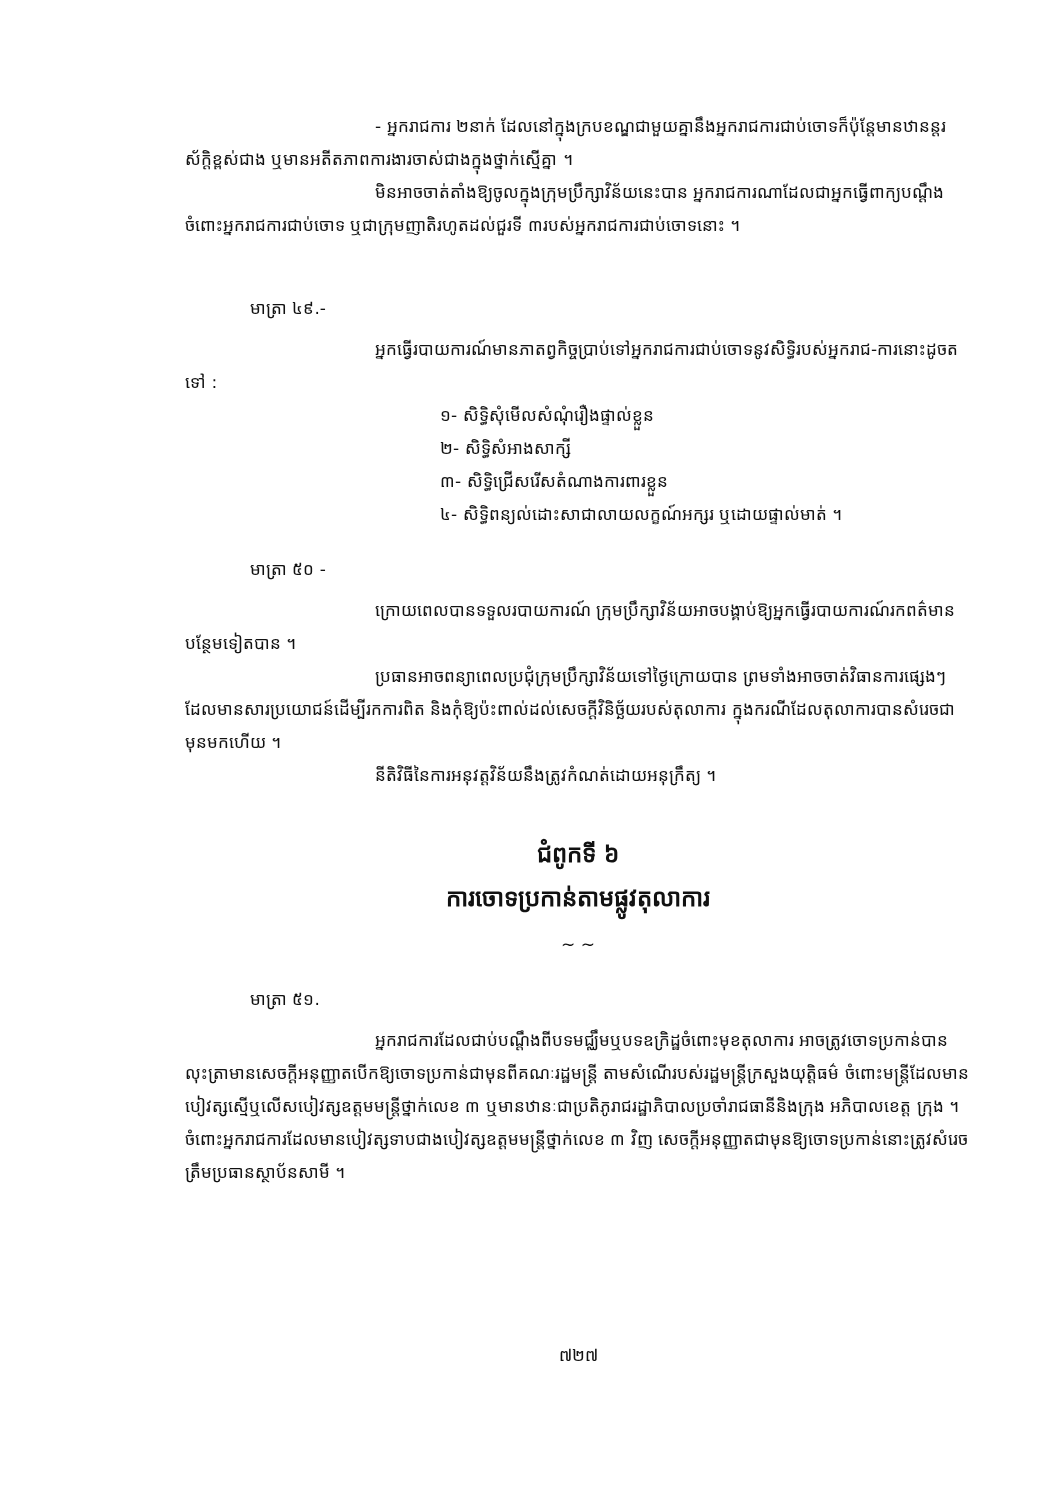- អ្នករាជការ ២នាក់ ដែលនៅក្នុងក្របខណ្ឌជាមួយគ្នានឹងអ្នករាជការជាប់ចោទក៏ប៉ុន្តែមានឋានន្តរស័ក្តិខ្ពស់ជាង ឬមានអតីតភាពការងារចាស់ជាងក្នុងថ្នាក់ស្មើគ្នា ។
មិនអាចចាត់តាំងឱ្យចូលក្នុងក្រុមប្រឹក្សាវិន័យនេះបាន អ្នករាជការណាដែលជាអ្នកធ្វើពាក្យបណ្តឹងចំពោះអ្នករាជការជាប់ចោទ ឬជាក្រុមញាតិរហូតដល់ជួរទី ៣របស់អ្នករាជការជាប់ចោទនោះ ។
មាត្រា ៤៩.-
អ្នកធ្វើរបាយការណ៍មានភាតព្វកិច្ចប្រាប់ទៅអ្នករាជការជាប់ចោទនូវសិទ្ធិរបស់អ្នករាជ-ការនោះដូចតទៅ :
១- សិទ្ធិសុំមើលសំណុំរឿងផ្ទាល់ខ្លួន
២- សិទ្ធិសំអាងសាក្សី
៣- សិទ្ធិជ្រើសរើសតំណាងការពារខ្លួន
៤- សិទ្ធិពន្យល់ដោះសាជាលាយលក្ខណ៍អក្សរ ឬដោយផ្ទាល់មាត់ ។
មាត្រា ៥០ -
ក្រោយពេលបានទទួលរបាយការណ៍ ក្រុមប្រឹក្សាវិន័យអាចបង្គាប់ឱ្យអ្នកធ្វើរបាយការណ៍រកពត៌មានបន្ថែមទៀតបាន ។
ប្រធានអាចពន្យាពេលប្រជុំក្រុមប្រឹក្សាវិន័យទៅថ្ងៃក្រោយបាន ព្រមទាំងអាចចាត់វិធានការផ្សេងៗដែលមានសារប្រយោជន៍ដើម្បីរកការពិត និងកុំឱ្យប៉ះពាល់ដល់សេចក្តីវិនិច្ឆ័យរបស់តុលាការ ក្នុងករណីដែលតុលាការបានសំរេចជាមុនមកហើយ ។
នីតិវិធីនៃការអនុវត្តវិន័យនឹងត្រូវកំណត់ដោយអនុក្រឹត្យ ។
ជំពូកទី ៦
ការចោទប្រកាន់តាមផ្លូវតុលាការ
~ ~
មាត្រា ៥១.
អ្នករាជការដែលជាប់បណ្តឹងពីបទមជ្ឈឹមឬបទឧក្រិដ្ឋចំពោះមុខតុលាការ អាចត្រូវចោទប្រកាន់បានលុះត្រាមានសេចក្តីអនុញ្ញាតបើកឱ្យចោទប្រកាន់ជាមុនពីគណៈរដ្ឋមន្ត្រី តាមសំណើរបស់រដ្ឋមន្ត្រីក្រសួងយុត្តិធម៌ ចំពោះមន្ត្រីដែលមានបៀវត្សស្មើឬលើសបៀវត្សឧត្តមមន្ត្រីថ្នាក់លេខ ៣ ឬមានឋានៈជាប្រតិភូរាជរដ្ឋាភិបាលប្រចាំរាជធានីនិងក្រុង អភិបាលខេត្ត ក្រុង ។ ចំពោះអ្នករាជការដែលមានបៀវត្សទាបជាងបៀវត្សឧត្តមមន្ត្រីថ្នាក់លេខ ៣ វិញ សេចក្តីអនុញ្ញាតជាមុនឱ្យចោទប្រកាន់នោះត្រូវសំរេចត្រឹមប្រធានស្ថាប័នសាមី ។
៧២៧